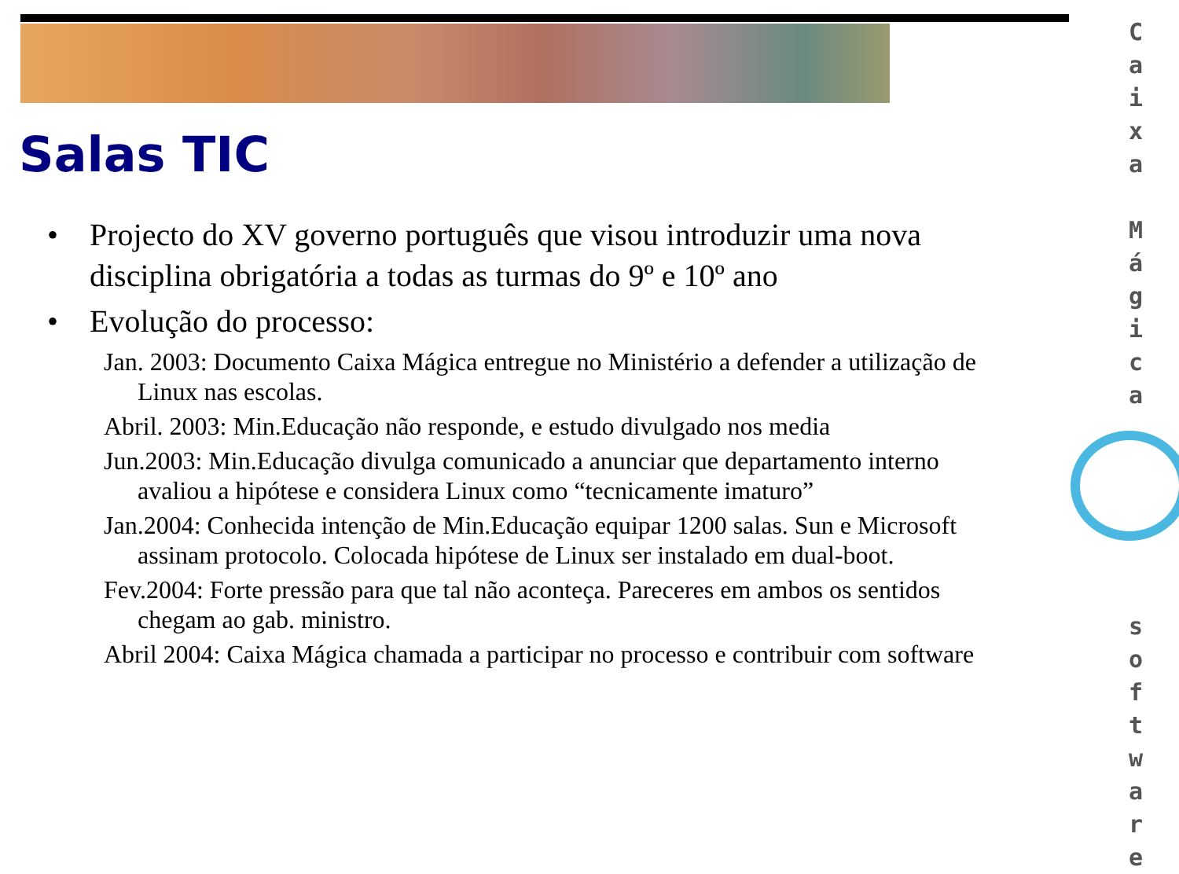Salas TIC
• Projecto do XV governo português que visou introduzir uma nova disciplina obrigatória a todas as turmas do 9º e 10º ano
• Evolução do processo:
Jan. 2003: Documento Caixa Mágica entregue no Ministério a defender a utilização de Linux nas escolas.
Abril. 2003: Min.Educação não responde, e estudo divulgado nos media
Jun.2003: Min.Educação divulga comunicado a anunciar que departamento interno avaliou a hipótese e considera Linux como “tecnicamente imaturo”
Jan.2004: Conhecida intenção de Min.Educação equipar 1200 salas. Sun e Microsoft assinam protocolo. Colocada hipótese de Linux ser instalado em dual-boot.
Fev.2004: Forte pressão para que tal não aconteça. Pareceres em ambos os sentidos chegam ao gab. ministro.
Abril 2004: Caixa Mágica chamada a participar no processo e contribuir com software
C a i x a
M á g i c a
s o f t w a r e